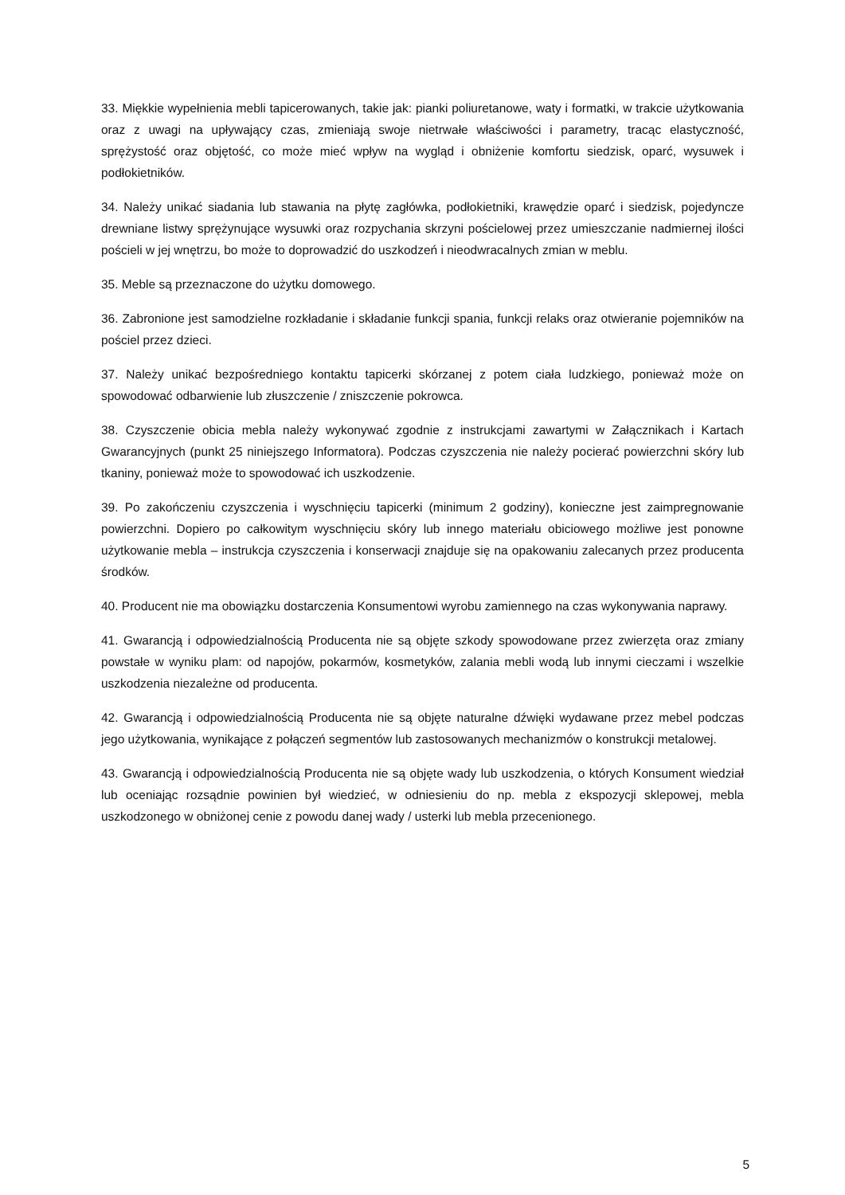33. Miękkie wypełnienia mebli tapicerowanych, takie jak: pianki poliuretanowe, waty i formatki, w trakcie użytkowania oraz z uwagi na upływający czas, zmieniają swoje nietrwałe właściwości i parametry, tracąc elastyczność, sprężystość oraz objętość, co może mieć wpływ na wygląd i obniżenie komfortu siedzisk, oparć, wysuwek i podłokietników.
34. Należy unikać siadania lub stawania na płytę zagłówka, podłokietniki, krawędzie oparć i siedzisk, pojedyncze drewniane listwy sprężynujące wysuwki oraz rozpychania skrzyni pościelowej przez umieszczanie nadmiernej ilości pościeli w jej wnętrzu, bo może to doprowadzić do uszkodzeń i nieodwracalnych zmian w meblu.
35. Meble są przeznaczone do użytku domowego.
36. Zabronione jest samodzielne rozkładanie i składanie funkcji spania, funkcji relaks oraz otwieranie pojemników na pościel przez dzieci.
37. Należy unikać bezpośredniego kontaktu tapicerki skórzanej z potem ciała ludzkiego, ponieważ może on spowodować odbarwienie lub złuszczenie / zniszczenie pokrowca.
38. Czyszczenie obicia mebla należy wykonywać zgodnie z instrukcjami zawartymi w Załącznikach i Kartach Gwarancyjnych (punkt 25 niniejszego Informatora). Podczas czyszczenia nie należy pocierać powierzchni skóry lub tkaniny, ponieważ może to spowodować ich uszkodzenie.
39. Po zakończeniu czyszczenia i wyschnięciu tapicerki (minimum 2 godziny), konieczne jest zaimpregnowanie powierzchni. Dopiero po całkowitym wyschnięciu skóry lub innego materiału obiciowego możliwe jest ponowne użytkowanie mebla – instrukcja czyszczenia i konserwacji znajduje się na opakowaniu zalecanych przez producenta środków.
40. Producent nie ma obowiązku dostarczenia Konsumentowi wyrobu zamiennego na czas wykonywania naprawy.
41. Gwarancją i odpowiedzialnością Producenta nie są objęte szkody spowodowane przez zwierzęta oraz zmiany powstałe w wyniku plam: od napojów, pokarmów, kosmetyków, zalania mebli wodą lub innymi cieczami i wszelkie uszkodzenia niezależne od producenta.
42. Gwarancją i odpowiedzialnością Producenta nie są objęte naturalne dźwięki wydawane przez mebel podczas jego użytkowania, wynikające z połączeń segmentów lub zastosowanych mechanizmów o konstrukcji metalowej.
43. Gwarancją i odpowiedzialnością Producenta nie są objęte wady lub uszkodzenia, o których Konsument wiedział lub oceniając rozsądnie powinien był wiedzieć, w odniesieniu do np. mebla z ekspozycji sklepowej, mebla uszkodzonego w obniżonej cenie z powodu danej wady / usterki lub mebla przecenionego.
5